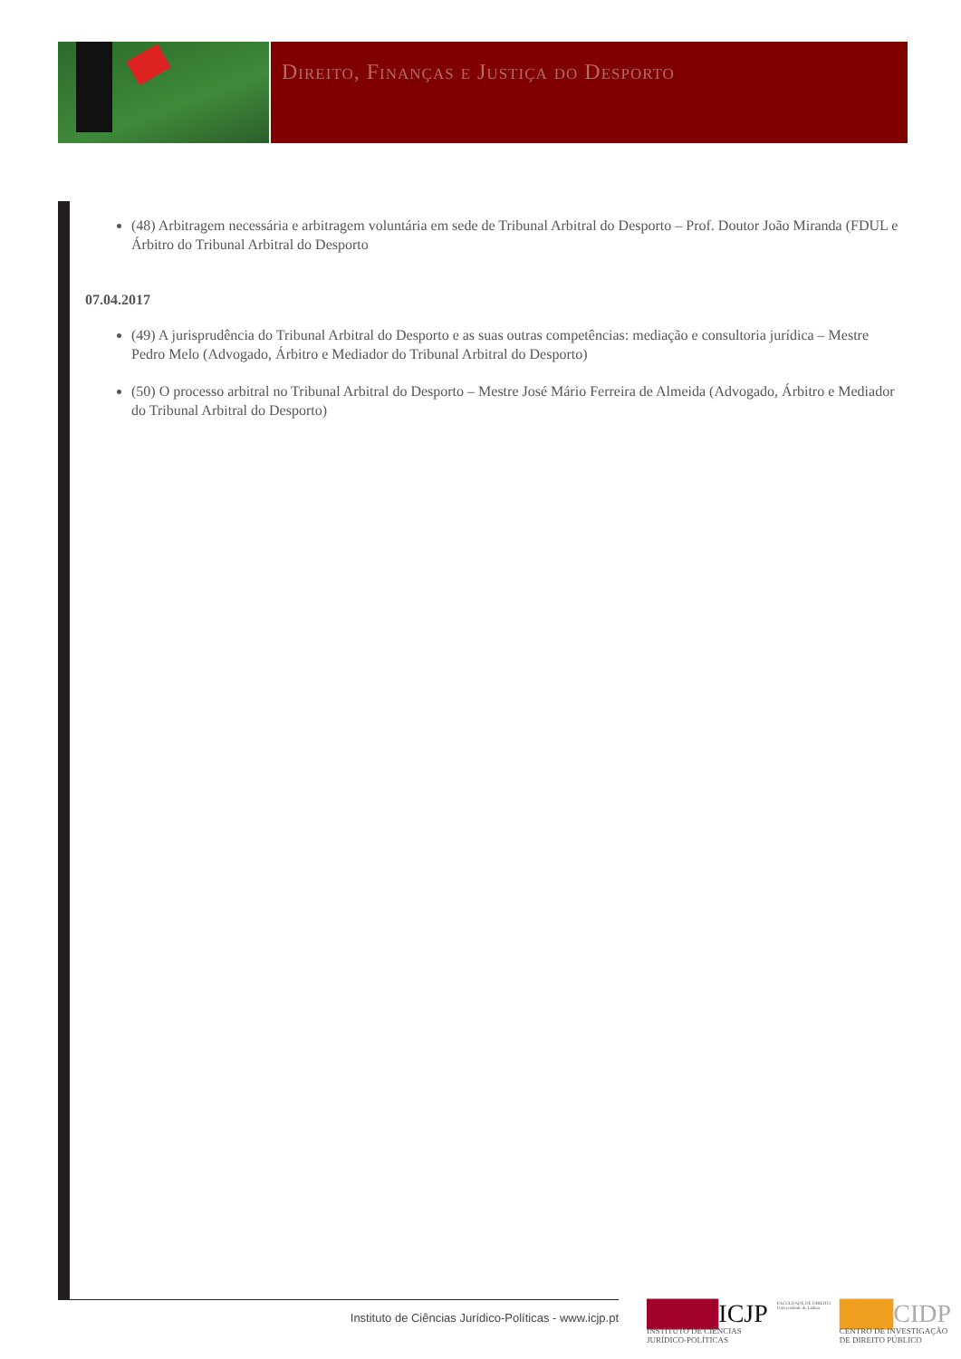Direito, Finanças e Justiça do Desporto
(48) Arbitragem necessária e arbitragem voluntária em sede de Tribunal Arbitral do Desporto – Prof. Doutor João Miranda (FDUL e Árbitro do Tribunal Arbitral do Desporto
07.04.2017
(49) A jurisprudência do Tribunal Arbitral do Desporto e as suas outras competências: mediação e consultoria jurídica – Mestre Pedro Melo (Advogado, Árbitro e Mediador do Tribunal Arbitral do Desporto)
(50) O processo arbitral no Tribunal Arbitral do Desporto – Mestre José Mário Ferreira de Almeida (Advogado, Árbitro e Mediador do Tribunal Arbitral do Desporto)
Instituto de Ciências Jurídico-Políticas - www.icjp.pt
████ICJP
INSTITUTO DE CIÊNCIAS
JURÍDICO-POLÍTICAS
FACULDADE DE DIREITO
Universidade de Lisboa
███CIDP
CENTRO DE INVESTIGAÇÃO
DE DIREITO PÚBLICO